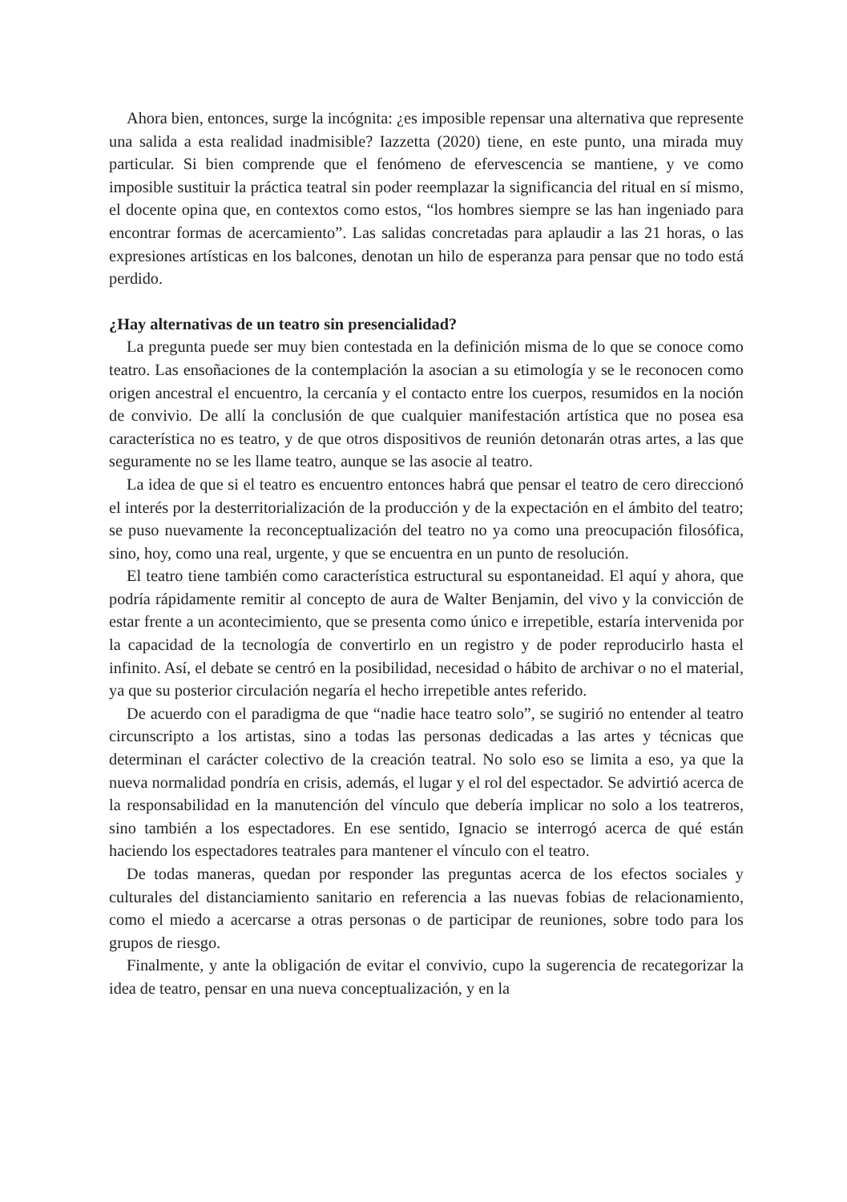Ahora bien, entonces, surge la incógnita: ¿es imposible repensar una alternativa que represente una salida a esta realidad inadmisible? Iazzetta (2020) tiene, en este punto, una mirada muy particular. Si bien comprende que el fenómeno de efervescencia se mantiene, y ve como imposible sustituir la práctica teatral sin poder reemplazar la significancia del ritual en sí mismo, el docente opina que, en contextos como estos, “los hombres siempre se las han ingeniado para encontrar formas de acercamiento”. Las salidas concretadas para aplaudir a las 21 horas, o las expresiones artísticas en los balcones, denotan un hilo de esperanza para pensar que no todo está perdido.
¿Hay alternativas de un teatro sin presencialidad?
La pregunta puede ser muy bien contestada en la definición misma de lo que se conoce como teatro. Las ensoñaciones de la contemplación la asocian a su etimología y se le reconocen como origen ancestral el encuentro, la cercanía y el contacto entre los cuerpos, resumidos en la noción de convivio. De allí la conclusión de que cualquier manifestación artística que no posea esa característica no es teatro, y de que otros dispositivos de reunión detonarán otras artes, a las que seguramente no se les llame teatro, aunque se las asocie al teatro.
La idea de que si el teatro es encuentro entonces habrá que pensar el teatro de cero direccionó el interés por la desterritorialización de la producción y de la expectación en el ámbito del teatro; se puso nuevamente la reconceptualización del teatro no ya como una preocupación filosófica, sino, hoy, como una real, urgente, y que se encuentra en un punto de resolución.
El teatro tiene también como característica estructural su espontaneidad. El aquí y ahora, que podría rápidamente remitir al concepto de aura de Walter Benjamin, del vivo y la convicción de estar frente a un acontecimiento, que se presenta como único e irrepetible, estaría intervenida por la capacidad de la tecnología de convertirlo en un registro y de poder reproducirlo hasta el infinito. Así, el debate se centró en la posibilidad, necesidad o hábito de archivar o no el material, ya que su posterior circulación negaría el hecho irrepetible antes referido.
De acuerdo con el paradigma de que “nadie hace teatro solo”, se sugirió no entender al teatro circunscripto a los artistas, sino a todas las personas dedicadas a las artes y técnicas que determinan el carácter colectivo de la creación teatral. No solo eso se limita a eso, ya que la nueva normalidad pondría en crisis, además, el lugar y el rol del espectador. Se advirtió acerca de la responsabilidad en la manutención del vínculo que debería implicar no solo a los teatreros, sino también a los espectadores. En ese sentido, Ignacio se interrogó acerca de qué están haciendo los espectadores teatrales para mantener el vínculo con el teatro.
De todas maneras, quedan por responder las preguntas acerca de los efectos sociales y culturales del distanciamiento sanitario en referencia a las nuevas fobias de relacionamiento, como el miedo a acercarse a otras personas o de participar de reuniones, sobre todo para los grupos de riesgo.
Finalmente, y ante la obligación de evitar el convivio, cupo la sugerencia de recategorizar la idea de teatro, pensar en una nueva conceptualización, y en la